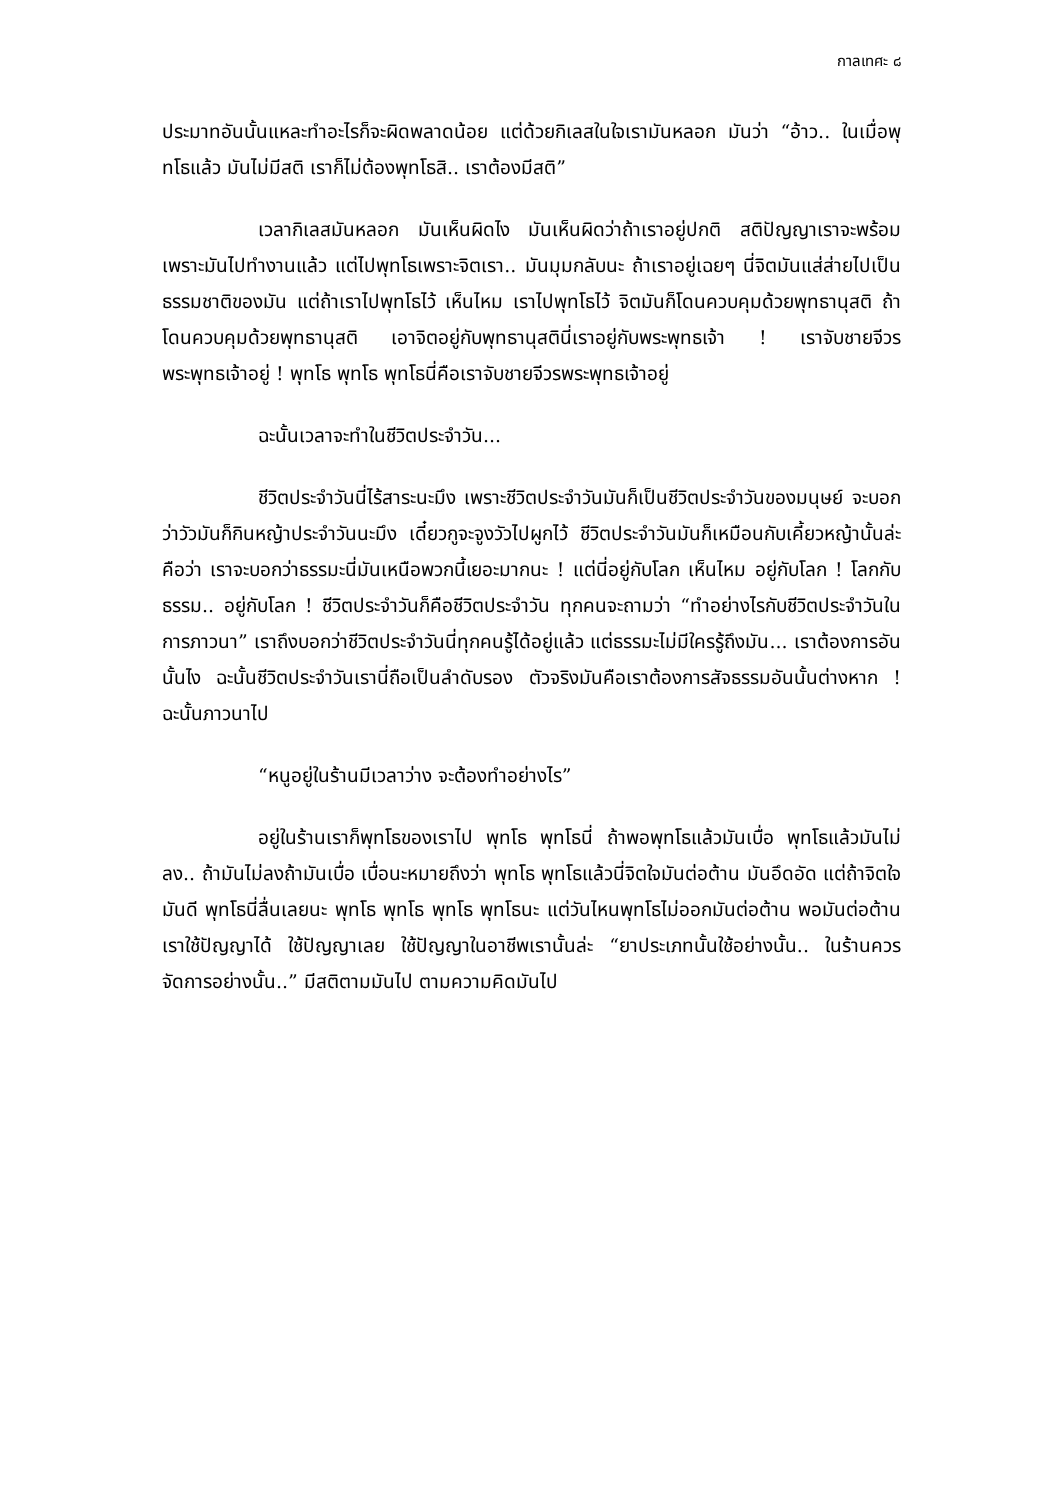กาลเทศะ ๘
ประมาทอันนั้นแหละทำอะไรก็จะผิดพลาดน้อย แต่ด้วยกิเลสในใจเรามันหลอก มันว่า “อ้าว.. ในเมื่อพุทโธแล้ว มันไม่มีสติ เราก็ไม่ต้องพุทโธสิ.. เราต้องมีสติ”
เวลากิเลสมันหลอก มันเห็นผิดไง มันเห็นผิดว่าถ้าเราอยู่ปกติ สติปัญญาเราจะพร้อม เพราะมันไปทำงานแล้ว แต่ไปพุทโธเพราะจิตเรา.. มันมุมกลับนะ ถ้าเราอยู่เฉยๆ นี่จิตมันแส่ส่ายไปเป็นธรรมชาติของมัน แต่ถ้าเราไปพุทโธไว้ เห็นไหม เราไปพุทโธไว้ จิตมันก็โดนควบคุมด้วยพุทธานุสติ ถ้าโดนควบคุมด้วยพุทธานุสติ เอาจิตอยู่กับพุทธานุสตินี่เราอยู่กับพระพุทธเจ้า ! เราจับชายจีวรพระพุทธเจ้าอยู่ ! พุทโธ พุทโธ พุทโธนี่คือเราจับชายจีวรพระพุทธเจ้าอยู่
ฉะนั้นเวลาจะทำในชีวิตประจำวัน...
ชีวิตประจำวันนี่ไร้สาระนะมึง เพราะชีวิตประจำวันมันก็เป็นชีวิตประจำวันของมนุษย์ จะบอกว่าวัวมันก็กินหญ้าประจำวันนะมึง เดี๋ยวกูจะจูงวัวไปผูกไว้ ชีวิตประจำวันมันก็เหมือนกับเคี้ยวหญ้านั้นล่ะ คือว่า เราจะบอกว่าธรรมะนี่มันเหนือพวกนี้เยอะมากนะ ! แต่นี่อยู่กับโลก เห็นไหม อยู่กับโลก ! โลกกับธรรม.. อยู่กับโลก ! ชีวิตประจำวันก็คือชีวิตประจำวัน ทุกคนจะถามว่า “ทำอย่างไรกับชีวิตประจำวันในการภาวนา” เราถึงบอกว่าชีวิตประจำวันนี่ทุกคนรู้ได้อยู่แล้ว แต่ธรรมะไม่มีใครรู้ถึงมัน... เราต้องการอันนั้นไง ฉะนั้นชีวิตประจำวันเรานี่ถือเป็นลำดับรอง ตัวจริงมันคือเราต้องการสัจธรรมอันนั้นต่างหาก ! ฉะนั้นภาวนาไป
“หนูอยู่ในร้านมีเวลาว่าง จะต้องทำอย่างไร”
อยู่ในร้านเราก็พุทโธของเราไป พุทโธ พุทโธนี่ ถ้าพอพุทโธแล้วมันเบื่อ พุทโธแล้วมันไม่ลง.. ถ้ามันไม่ลงถ้ามันเบื่อ เบื่อนะหมายถึงว่า พุทโธ พุทโธแล้วนี่จิตใจมันต่อต้าน มันอึดอัด แต่ถ้าจิตใจมันดี พุทโธนี่ลื่นเลยนะ พุทโธ พุทโธ พุทโธ พุทโธนะ แต่วันไหนพุทโธไม่ออกมันต่อต้าน พอมันต่อต้านเราใช้ปัญญาได้ ใช้ปัญญาเลย ใช้ปัญญาในอาชีพเรานั้นล่ะ “ยาประเภทนั้นใช้อย่างนั้น.. ในร้านควรจัดการอย่างนั้น..” มีสติตามมันไป ตามความคิดมันไป